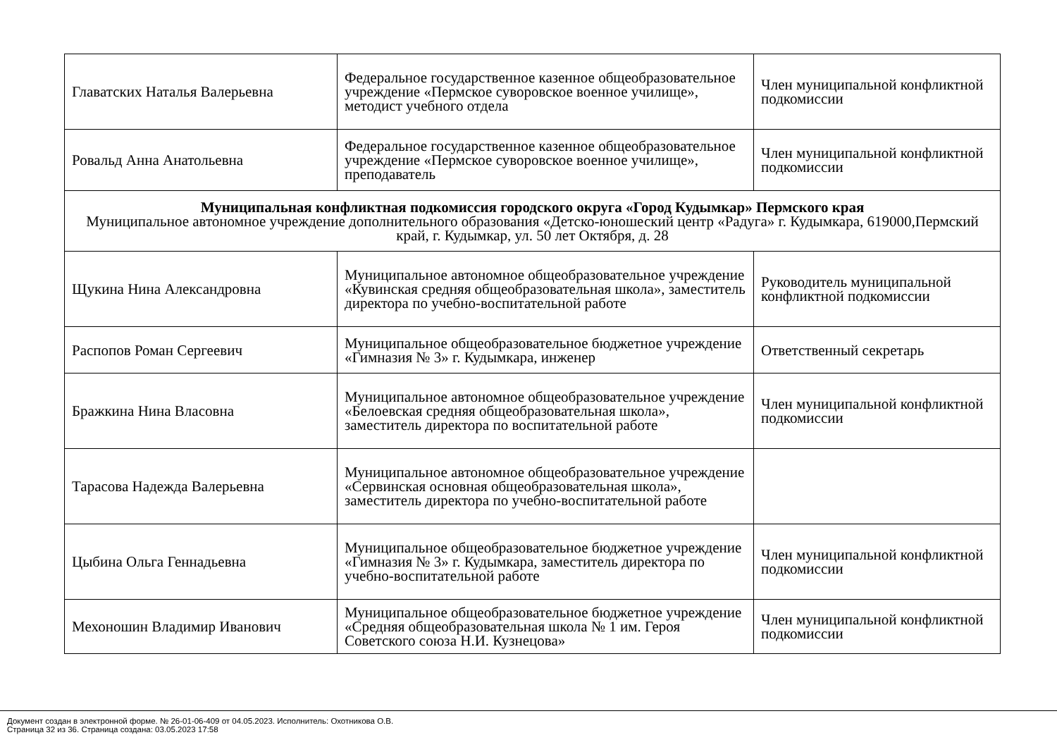| Главатских Наталья Валерьевна | Федеральное государственное казенное общеобразовательное учреждение «Пермское суворовское военное училище», методист учебного отдела | Член муниципальной конфликтной подкомиссии |
| Ровальд Анна Анатольевна | Федеральное государственное казенное общеобразовательное учреждение «Пермское суворовское военное училище», преподаватель | Член муниципальной конфликтной подкомиссии |
| Муниципальная конфликтная подкомиссия городского округа «Город Кудымкар» Пермского края Муниципальное автономное учреждение дополнительного образования «Детско-юношеский центр «Радуга» г. Кудымкара, 619000,Пермский край, г. Кудымкар, ул. 50 лет Октября, д. 28 | | |
| Щукина Нина Александровна | Муниципальное автономное общеобразовательное учреждение «Кувинская средняя общеобразовательная школа», заместитель директора по учебно-воспитательной работе | Руководитель муниципальной конфликтной подкомиссии |
| Распопов Роман Сергеевич | Муниципальное общеобразовательное бюджетное учреждение «Гимназия № 3» г. Кудымкара, инженер | Ответственный секретарь |
| Бражкина Нина Власовна | Муниципальное автономное общеобразовательное учреждение «Белоевская средняя общеобразовательная школа», заместитель директора по воспитательной работе | Член муниципальной конфликтной подкомиссии |
| Тарасова Надежда Валерьевна | Муниципальное автономное общеобразовательное учреждение «Сервинская основная общеобразовательная школа», заместитель директора по учебно-воспитательной работе | |
| Цыбина Ольга Геннадьевна | Муниципальное общеобразовательное бюджетное учреждение «Гимназия № 3» г. Кудымкара, заместитель директора по учебно-воспитательной работе | Член муниципальной конфликтной подкомиссии |
| Мехоношин Владимир Иванович | Муниципальное общеобразовательное бюджетное учреждение «Средняя общеобразовательная школа № 1 им. Героя Советского союза Н.И. Кузнецова» | Член муниципальной конфликтной подкомиссии |
Документ создан в электронной форме. № 26-01-06-409 от 04.05.2023. Исполнитель: Охотникова О.В.
Страница 32 из 36. Страница создана: 03.05.2023 17:58